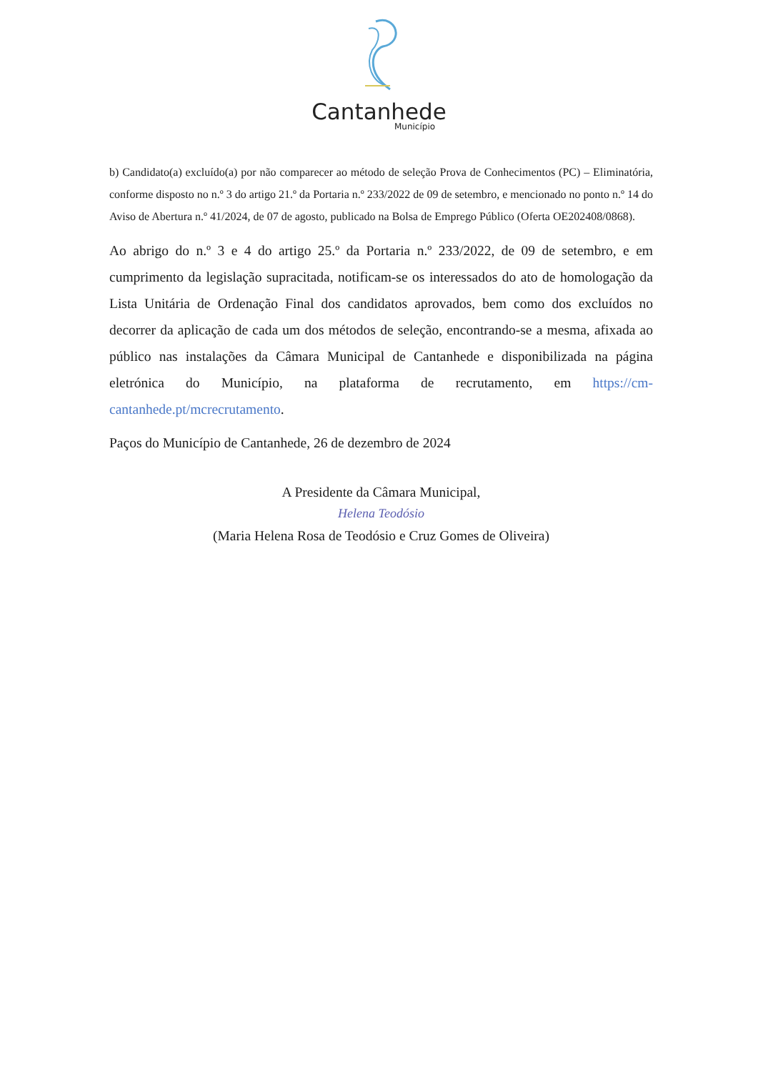Cantanhede
Município
b) Candidato(a) excluído(a) por não comparecer ao método de seleção Prova de Conhecimentos (PC) – Eliminatória, conforme disposto no n.º 3 do artigo 21.º da Portaria n.º 233/2022 de 09 de setembro, e mencionado no ponto n.º 14 do Aviso de Abertura n.º 41/2024, de 07 de agosto, publicado na Bolsa de Emprego Público (Oferta OE202408/0868).
Ao abrigo do n.º 3 e 4 do artigo 25.º da Portaria n.º 233/2022, de 09 de setembro, e em cumprimento da legislação supracitada, notificam-se os interessados do ato de homologação da Lista Unitária de Ordenação Final dos candidatos aprovados, bem como dos excluídos no decorrer da aplicação de cada um dos métodos de seleção, encontrando-se a mesma, afixada ao público nas instalações da Câmara Municipal de Cantanhede e disponibilizada na página eletrónica do Município, na plataforma de recrutamento, em https://cm-cantanhede.pt/mcrecrutamento.
Paços do Município de Cantanhede, 26 de dezembro de 2024
A Presidente da Câmara Municipal,
Helena Teodósio
(Maria Helena Rosa de Teodósio e Cruz Gomes de Oliveira)